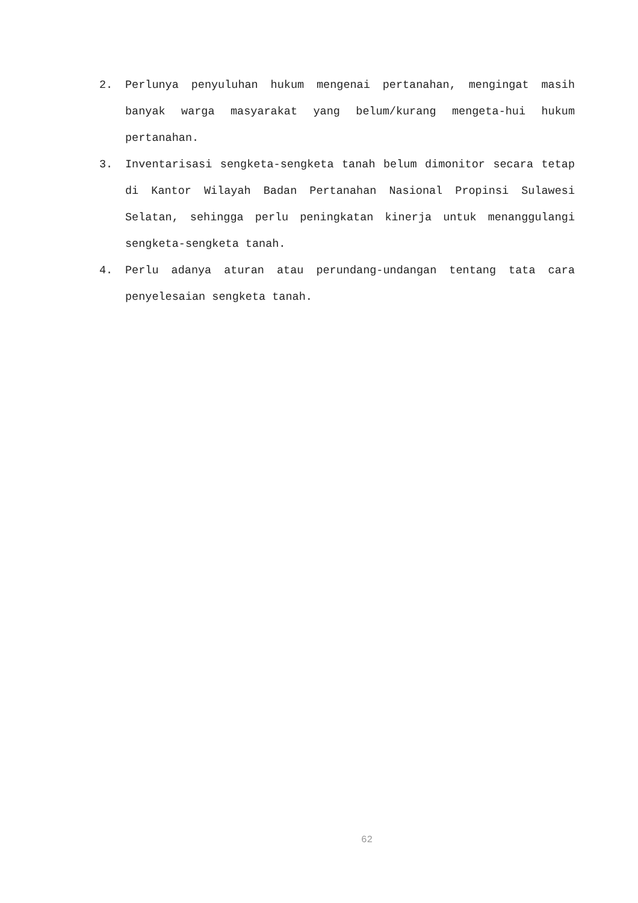2. Perlunya penyuluhan hukum mengenai pertanahan, mengingat masih banyak warga masyarakat yang belum/kurang mengeta-hui hukum pertanahan.
3. Inventarisasi sengketa-sengketa tanah belum dimonitor secara tetap di Kantor Wilayah Badan Pertanahan Nasional Propinsi Sulawesi Selatan, sehingga perlu peningkatan kinerja untuk menanggulangi sengketa-sengketa tanah.
4. Perlu adanya aturan atau perundang-undangan tentang tata cara penyelesaian sengketa tanah.
62